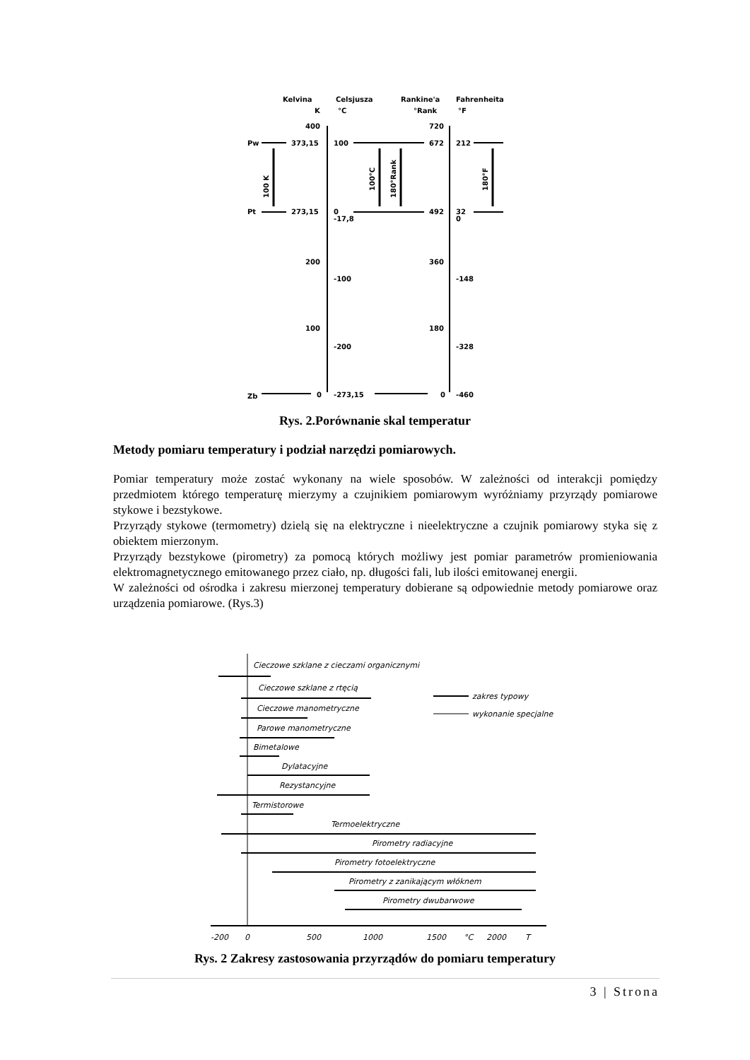Kelvina
Celsjusza
Rankine'a
Fahrenheita
K
°C
°Rank
°F
400
720
Pw
373,15
100
672
212
Pt
273,15
0
-17,8
492
32
0
100 K
100°C
180°Rank
180°F
200
360
-100
-148
100
180
-200
-328
Zb
0
-273,15
0
-460
Rys. 2.Porównanie skal temperatur
Metody pomiaru temperatury i podział narzędzi pomiarowych.
Pomiar temperatury może zostać wykonany na wiele sposobów. W zależności od interakcji pomiędzy przedmiotem którego temperaturę mierzymy a czujnikiem pomiarowym wyróżniamy przyrządy pomiarowe stykowe i bezstykowe.
Przyrządy stykowe (termometry) dzielą się na elektryczne i nieelektryczne a czujnik pomiarowy styka się z obiektem mierzonym.
Przyrządy bezstykowe (pirometry) za pomocą których możliwy jest pomiar parametrów promieniowania elektromagnetycznego emitowanego przez ciało, np. długości fali, lub ilości emitowanej energii.
W zależności od ośrodka i zakresu mierzonej temperatury dobierane są odpowiednie metody pomiarowe oraz urządzenia pomiarowe. (Rys.3)
Cieczowe szklane z cieczami organicznymi
Cieczowe szklane z rtęcią
Cieczowe manometryczne
Parowe manometryczne
Bimetalowe
Dylatacyjne
Rezystancyjne
Termistorowe
Termoelektryczne
Pirometry radiacyjne
Pirometry fotoelektryczne
Pirometry z zanikającym włóknem
Pirometry dwubarwowe
zakres typowy
wykonanie specjalne
-200
0
500
1000
1500
°C
2000
T
Rys. 2 Zakresy zastosowania przyrządów do pomiaru temperatury
3 | Strona